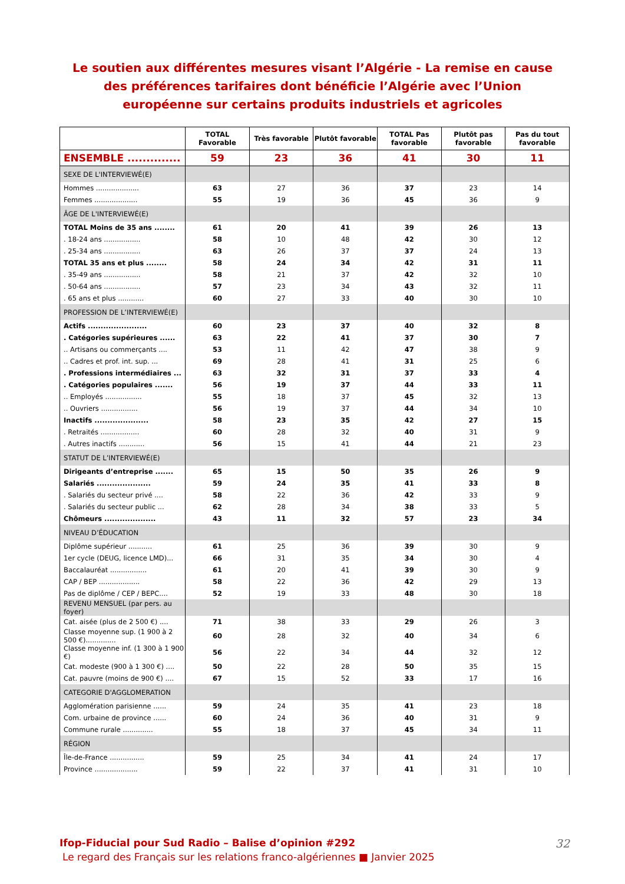Le soutien aux différentes mesures visant l’Algérie - La remise en cause des préférences tarifaires dont bénéficie l’Algérie avec l’Union européenne sur certains produits industriels et agricoles
| | TOTAL Favorable | Très favorable | Plutôt favorable | TOTAL Pas favorable | Plutôt pas favorable | Pas du tout favorable |
| --- | --- | --- | --- | --- | --- | --- |
| ENSEMBLE .............. | 59 | 23 | 36 | 41 | 30 | 11 |
| SEXE DE L'INTERVIEWÉ(E) | | | | | | |
| Hommes .................... | 63 | 27 | 36 | 37 | 23 | 14 |
| Femmes .................... | 55 | 19 | 36 | 45 | 36 | 9 |
| ÂGE DE L'INTERVIEWÉ(E) | | | | | | |
| TOTAL Moins de 35 ans ........ | 61 | 20 | 41 | 39 | 26 | 13 |
| . 18-24 ans ................. | 58 | 10 | 48 | 42 | 30 | 12 |
| . 25-34 ans ................. | 63 | 26 | 37 | 37 | 24 | 13 |
| TOTAL 35 ans et plus ........ | 58 | 24 | 34 | 42 | 31 | 11 |
| . 35-49 ans ................. | 58 | 21 | 37 | 42 | 32 | 10 |
| . 50-64 ans ................. | 57 | 23 | 34 | 43 | 32 | 11 |
| . 65 ans et plus ............ | 60 | 27 | 33 | 40 | 30 | 10 |
| PROFESSION DE L’INTERVIEWÉ(E) | | | | | | |
| Actifs ....................... | 60 | 23 | 37 | 40 | 32 | 8 |
| . Catégories supérieures ...... | 63 | 22 | 41 | 37 | 30 | 7 |
| .. Artisans ou commerçants .... | 53 | 11 | 42 | 47 | 38 | 9 |
| .. Cadres et prof. int. sup. ... | 69 | 28 | 41 | 31 | 25 | 6 |
| . Professions intermédiaires ... | 63 | 32 | 31 | 37 | 33 | 4 |
| . Catégories populaires ....... | 56 | 19 | 37 | 44 | 33 | 11 |
| .. Employés ................. | 55 | 18 | 37 | 45 | 32 | 13 |
| .. Ouvriers ................. | 56 | 19 | 37 | 44 | 34 | 10 |
| Inactifs ..................... | 58 | 23 | 35 | 42 | 27 | 15 |
| . Retraités .................. | 60 | 28 | 32 | 40 | 31 | 9 |
| . Autres inactifs ............ | 56 | 15 | 41 | 44 | 21 | 23 |
| STATUT DE L’INTERVIEWÉ(E) | | | | | | |
| Dirigeants d’entreprise ....... | 65 | 15 | 50 | 35 | 26 | 9 |
| Salariés ..................... | 59 | 24 | 35 | 41 | 33 | 8 |
| . Salariés du secteur privé .... | 58 | 22 | 36 | 42 | 33 | 9 |
| . Salariés du secteur public ... | 62 | 28 | 34 | 38 | 33 | 5 |
| Chômeurs .................... | 43 | 11 | 32 | 57 | 23 | 34 |
| NIVEAU D’ÉDUCATION | | | | | | |
| Diplôme supérieur ........... | 61 | 25 | 36 | 39 | 30 | 9 |
| 1er cycle (DEUG, licence LMD)... | 66 | 31 | 35 | 34 | 30 | 4 |
| Baccalauréat ................. | 61 | 20 | 41 | 39 | 30 | 9 |
| CAP / BEP ................... | 58 | 22 | 36 | 42 | 29 | 13 |
| Pas de diplôme / CEP / BEPC.... | 52 | 19 | 33 | 48 | 30 | 18 |
| REVENU MENSUEL (par pers. au foyer) | | | | | | |
| Cat. aisée (plus de 2 500 €) .... | 71 | 38 | 33 | 29 | 26 | 3 |
| Classe moyenne sup. (1 900 à 2 500 €).............. | 60 | 28 | 32 | 40 | 34 | 6 |
| Classe moyenne inf. (1 300 à 1 900 €) | 56 | 22 | 34 | 44 | 32 | 12 |
| Cat. modeste (900 à 1 300 €) .... | 50 | 22 | 28 | 50 | 35 | 15 |
| Cat. pauvre (moins de 900 €) .... | 67 | 15 | 52 | 33 | 17 | 16 |
| CATEGORIE D'AGGLOMERATION | | | | | | |
| Agglomération parisienne ...... | 59 | 24 | 35 | 41 | 23 | 18 |
| Com. urbaine de province ...... | 60 | 24 | 36 | 40 | 31 | 9 |
| Commune rurale .............. | 55 | 18 | 37 | 45 | 34 | 11 |
| RÉGION | | | | | | |
| Île-de-France ................ | 59 | 25 | 34 | 41 | 24 | 17 |
| Province .................... | 59 | 22 | 37 | 41 | 31 | 10 |
Ifop-Fiducial pour Sud Radio – Balise d’opinion #292
Le regard des Français sur les relations franco-algériennes ■ Janvier 2025
32